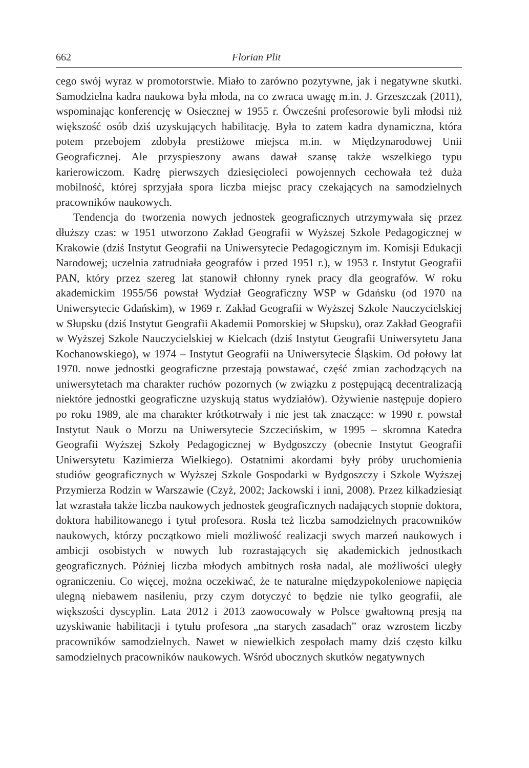662 Florian Plit
cego swój wyraz w promotorstwie. Miało to zarówno pozytywne, jak i negatywne skutki. Samodzielna kadra naukowa była młoda, na co zwraca uwagę m.in. J. Grzeszczak (2011), wspominając konferencję w Osiecznej w 1955 r. Ówcześni profesorowie byli młodsi niż większość osób dziś uzyskujących habilitację. Była to zatem kadra dynamiczna, która potem przebojem zdobyła prestiżowe miejsca m.in. w Międzynarodowej Unii Geograficznej. Ale przyspieszony awans dawał szansę także wszelkiego typu karierowiczom. Kadrę pierwszych dziesięcioleci powojennych cechowała też duża mobilność, której sprzyjała spora liczba miejsc pracy czekających na samodzielnych pracowników naukowych.
Tendencja do tworzenia nowych jednostek geograficznych utrzymywała się przez dłuższy czas: w 1951 utworzono Zakład Geografii w Wyższej Szkole Pedagogicznej w Krakowie (dziś Instytut Geografii na Uniwersytecie Pedagogicznym im. Komisji Edukacji Narodowej; uczelnia zatrudniała geografów i przed 1951 r.), w 1953 r. Instytut Geografii PAN, który przez szereg lat stanowił chłonny rynek pracy dla geografów. W roku akademickim 1955/56 powstał Wydział Geograficzny WSP w Gdańsku (od 1970 na Uniwersytecie Gdańskim), w 1969 r. Zakład Geografii w Wyższej Szkole Nauczycielskiej w Słupsku (dziś Instytut Geografii Akademii Pomorskiej w Słupsku), oraz Zakład Geografii w Wyższej Szkole Nauczycielskiej w Kielcach (dziś Instytut Geografii Uniwersytetu Jana Kochanowskiego), w 1974 – Instytut Geografii na Uniwersytecie Śląskim. Od połowy lat 1970. nowe jednostki geograficzne przestają powstawać, część zmian zachodzących na uniwersytetach ma charakter ruchów pozornych (w związku z postępującą decentralizacją niektóre jednostki geograficzne uzyskują status wydziałów). Ożywienie następuje dopiero po roku 1989, ale ma charakter krótkotrwały i nie jest tak znaczące: w 1990 r. powstał Instytut Nauk o Morzu na Uniwersytecie Szczecińskim, w 1995 – skromna Katedra Geografii Wyższej Szkoły Pedagogicznej w Bydgoszczy (obecnie Instytut Geografii Uniwersytetu Kazimierza Wielkiego). Ostatnimi akordami były próby uruchomienia studiów geograficznych w Wyższej Szkole Gospodarki w Bydgoszczy i Szkole Wyższej Przymierza Rodzin w Warszawie (Czyż, 2002; Jackowski i inni, 2008). Przez kilkadziesiąt lat wzrastała także liczba naukowych jednostek geograficznych nadających stopnie doktora, doktora habilitowanego i tytuł profesora. Rosła też liczba samodzielnych pracowników naukowych, którzy początkowo mieli możliwość realizacji swych marzeń naukowych i ambicji osobistych w nowych lub rozrastających się akademickich jednostkach geograficznych. Później liczba młodych ambitnych rosła nadal, ale możliwości uległy ograniczeniu. Co więcej, można oczekiwać, że te naturalne międzypokoleniowe napięcia ulegną niebawem nasileniu, przy czym dotyczyć to będzie nie tylko geografii, ale większości dyscyplin. Lata 2012 i 2013 zaowocowały w Polsce gwałtowną presją na uzyskiwanie habilitacji i tytułu profesora „na starych zasadach” oraz wzrostem liczby pracowników samodzielnych. Nawet w niewielkich zespołach mamy dziś często kilku samodzielnych pracowników naukowych. Wśród ubocznych skutków negatywnych